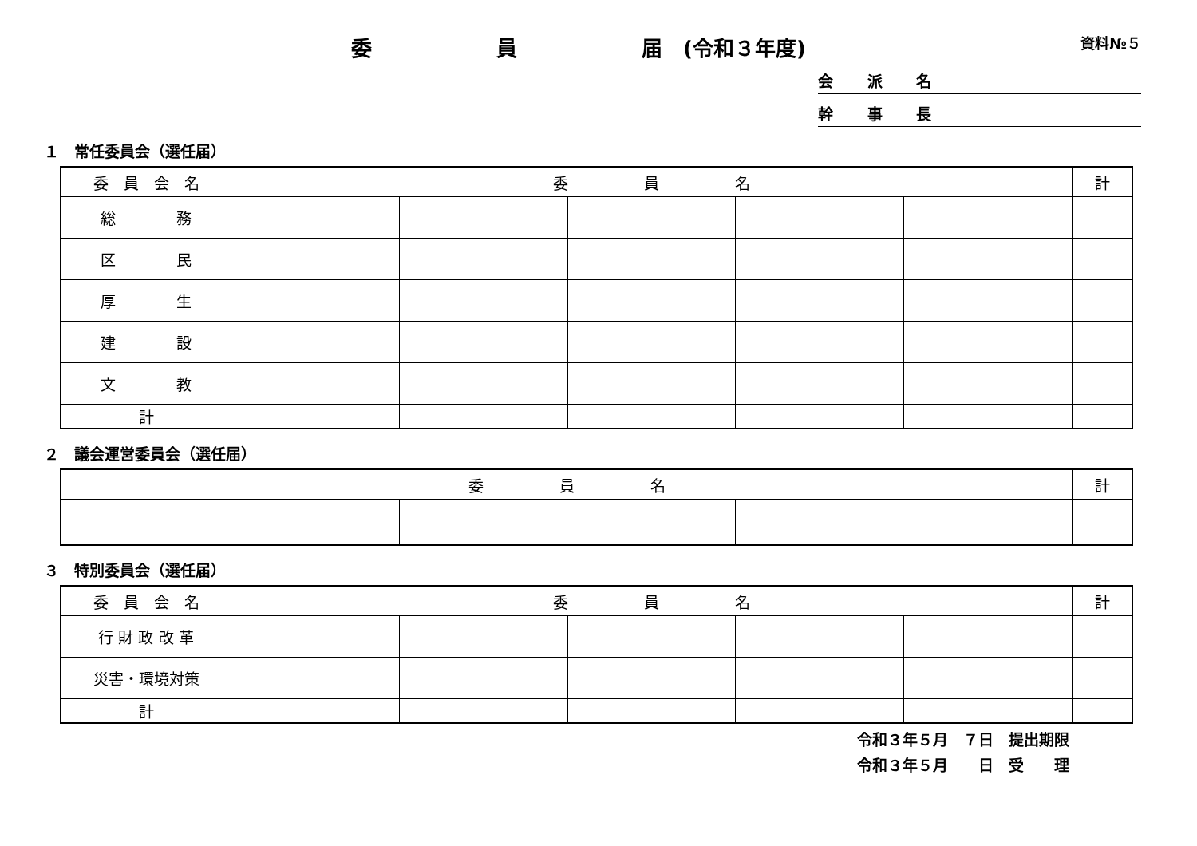委　　　　　　員　　　　　　届　(令和３年度)
資料№５
会 派 名
幹 事 長
１　常任委員会（選任届）
| 委 員 会 名 | 委 員 名 | | | | | 計 |
| --- | --- | --- | --- | --- | --- | --- |
| 総 務 | | | | | | |
| 区 民 | | | | | | |
| 厚 生 | | | | | | |
| 建 設 | | | | | | |
| 文 教 | | | | | | |
| 計 | | | | | | |
２　議会運営委員会（選任届）
| 委 員 名 | | | | | | 計 |
| --- | --- | --- | --- | --- | --- | --- |
３　特別委員会（選任届）
| 委 員 会 名 | 委 員 名 | | | | | 計 |
| --- | --- | --- | --- | --- | --- | --- |
| 行 財 政 改 革 | | | | | | |
| 災害・環境対策 | | | | | | |
| 計 | | | | | | |
令和３年５月　７日　提出期限
令和３年５月　　日　受　　理